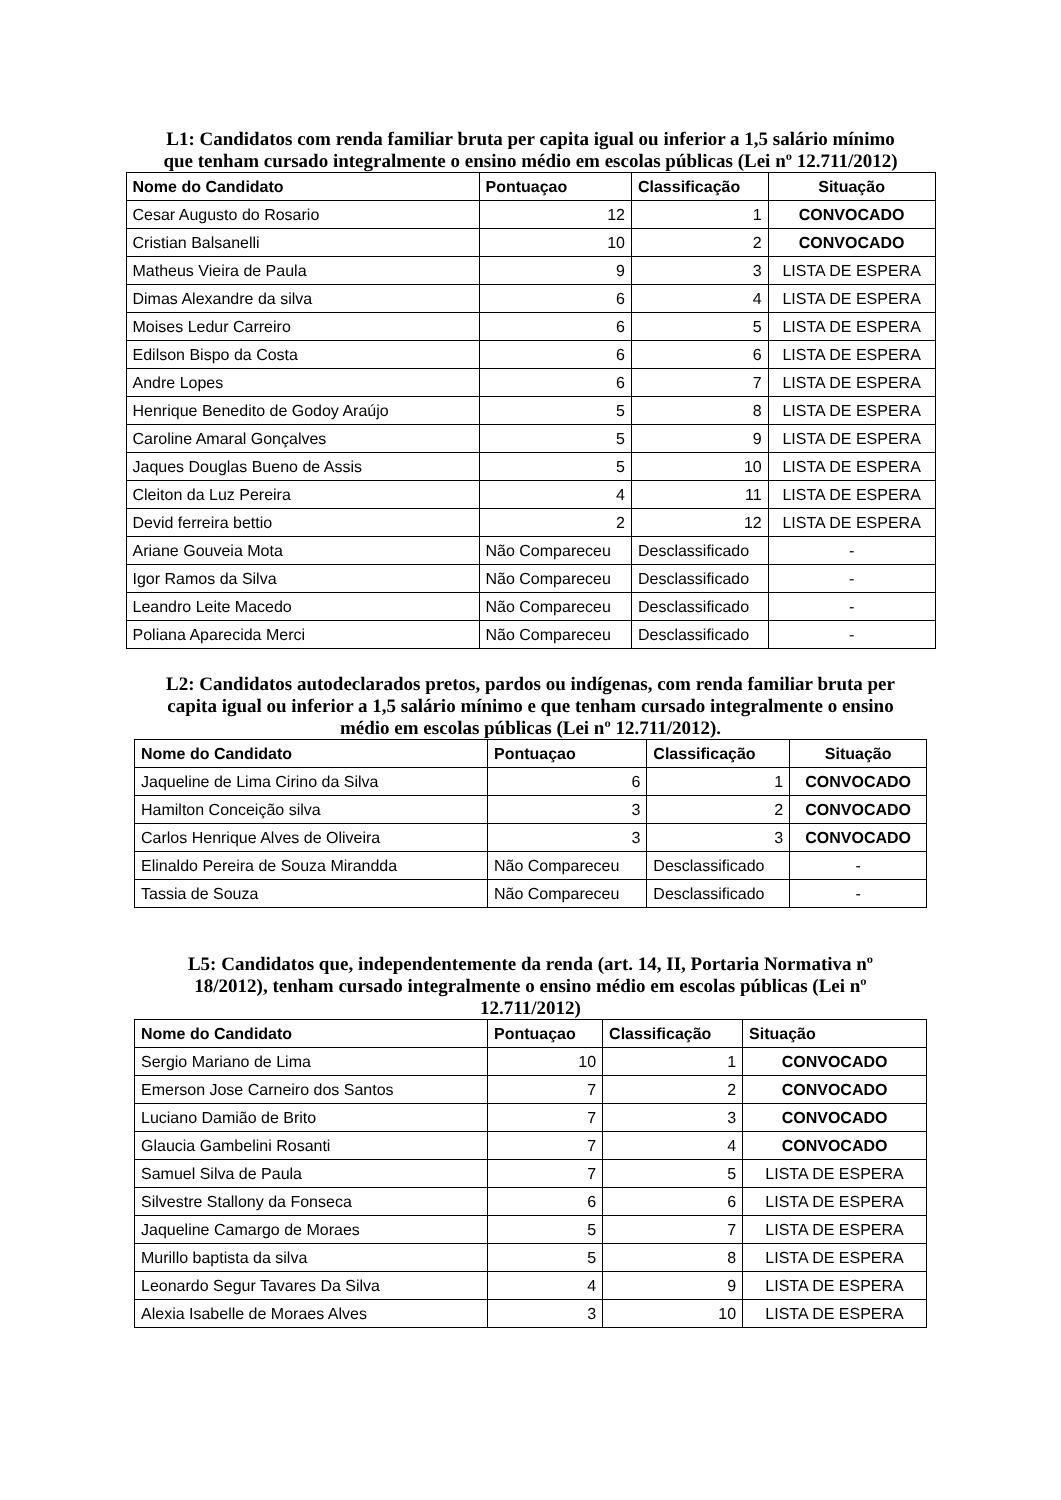L1: Candidatos com renda familiar bruta per capita igual ou inferior a 1,5 salário mínimo que tenham cursado integralmente o ensino médio em escolas públicas (Lei nº 12.711/2012)
| Nome do Candidato | Pontuaçao | Classificação | Situação |
| --- | --- | --- | --- |
| Cesar Augusto do Rosario | 12 | 1 | CONVOCADO |
| Cristian Balsanelli | 10 | 2 | CONVOCADO |
| Matheus Vieira de Paula | 9 | 3 | LISTA DE ESPERA |
| Dimas Alexandre da silva | 6 | 4 | LISTA DE ESPERA |
| Moises Ledur Carreiro | 6 | 5 | LISTA DE ESPERA |
| Edilson Bispo da Costa | 6 | 6 | LISTA DE ESPERA |
| Andre Lopes | 6 | 7 | LISTA DE ESPERA |
| Henrique Benedito de Godoy Araújo | 5 | 8 | LISTA DE ESPERA |
| Caroline Amaral Gonçalves | 5 | 9 | LISTA DE ESPERA |
| Jaques Douglas Bueno de Assis | 5 | 10 | LISTA DE ESPERA |
| Cleiton da Luz Pereira | 4 | 11 | LISTA DE ESPERA |
| Devid ferreira bettio | 2 | 12 | LISTA DE ESPERA |
| Ariane Gouveia Mota | Não Compareceu | Desclassificado | - |
| Igor Ramos da Silva | Não Compareceu | Desclassificado | - |
| Leandro Leite Macedo | Não Compareceu | Desclassificado | - |
| Poliana Aparecida Merci | Não Compareceu | Desclassificado | - |
L2: Candidatos autodeclarados pretos, pardos ou indígenas, com renda familiar bruta per capita igual ou inferior a 1,5 salário mínimo e que tenham cursado integralmente o ensino médio em escolas públicas (Lei nº 12.711/2012).
| Nome do Candidato | Pontuaçao | Classificação | Situação |
| --- | --- | --- | --- |
| Jaqueline de Lima Cirino da Silva | 6 | 1 | CONVOCADO |
| Hamilton Conceição silva | 3 | 2 | CONVOCADO |
| Carlos Henrique Alves de Oliveira | 3 | 3 | CONVOCADO |
| Elinaldo Pereira de Souza Mirandda | Não Compareceu | Desclassificado | - |
| Tassia de Souza | Não Compareceu | Desclassificado | - |
L5: Candidatos que, independentemente da renda (art. 14, II, Portaria Normativa nº 18/2012), tenham cursado integralmente o ensino médio em escolas públicas (Lei nº 12.711/2012)
| Nome do Candidato | Pontuaçao | Classificação | Situação |
| --- | --- | --- | --- |
| Sergio Mariano de Lima | 10 | 1 | CONVOCADO |
| Emerson Jose Carneiro dos Santos | 7 | 2 | CONVOCADO |
| Luciano Damião de Brito | 7 | 3 | CONVOCADO |
| Glaucia Gambelini Rosanti | 7 | 4 | CONVOCADO |
| Samuel Silva de Paula | 7 | 5 | LISTA DE ESPERA |
| Silvestre Stallony da Fonseca | 6 | 6 | LISTA DE ESPERA |
| Jaqueline Camargo de Moraes | 5 | 7 | LISTA DE ESPERA |
| Murillo baptista da silva | 5 | 8 | LISTA DE ESPERA |
| Leonardo Segur Tavares Da Silva | 4 | 9 | LISTA DE ESPERA |
| Alexia Isabelle de Moraes Alves | 3 | 10 | LISTA DE ESPERA |